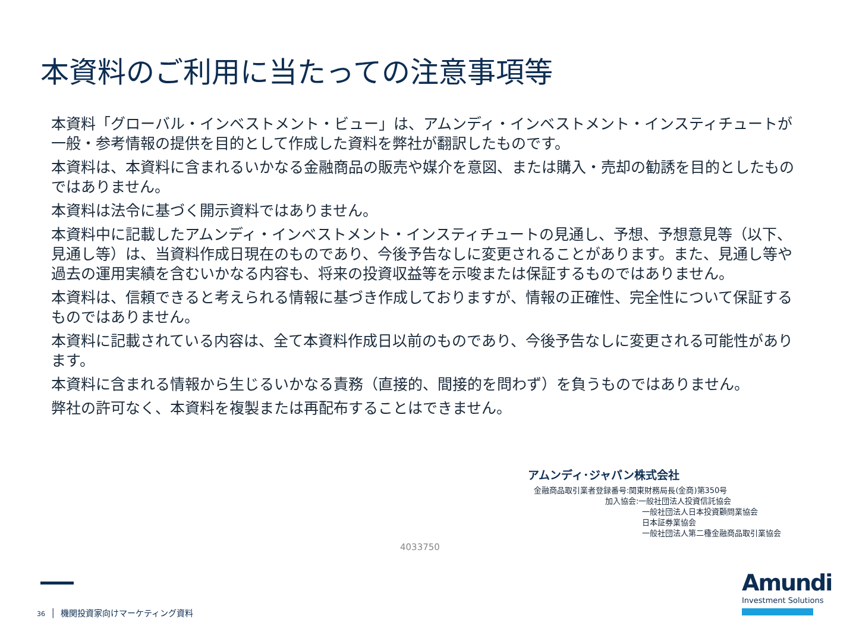本資料のご利用に当たっての注意事項等
本資料「グローバル・インベストメント・ビュー」は、アムンディ・インベストメント・インスティチュートが一般・参考情報の提供を目的として作成した資料を弊社が翻訳したものです。
本資料は、本資料に含まれるいかなる金融商品の販売や媒介を意図、または購入・売却の勧誘を目的としたものではありません。
本資料は法令に基づく開示資料ではありません。
本資料中に記載したアムンディ・インベストメント・インスティチュートの見通し、予想、予想意見等（以下、見通し等）は、当資料作成日現在のものであり、今後予告なしに変更されることがあります。また、見通し等や過去の運用実績を含むいかなる内容も、将来の投資収益等を示唆または保証するものではありません。
本資料は、信頼できると考えられる情報に基づき作成しておりますが、情報の正確性、完全性について保証するものではありません。
本資料に記載されている内容は、全て本資料作成日以前のものであり、今後予告なしに変更される可能性があります。
本資料に含まれる情報から生じるいかなる責務（直接的、間接的を問わず）を負うものではありません。
弊社の許可なく、本資料を複製または再配布することはできません。
アムンディ･ジャパン株式会社
金融商品取引業者登録番号:関東財務局長(金商)第350号
加入協会:一般社団法人投資信託協会
一般社団法人日本投資顧問業協会
日本証券業協会
一般社団法人第二種金融商品取引業協会
4033750
36 │ 機関投資家向けマーケティング資料
Amundi
Investment Solutions